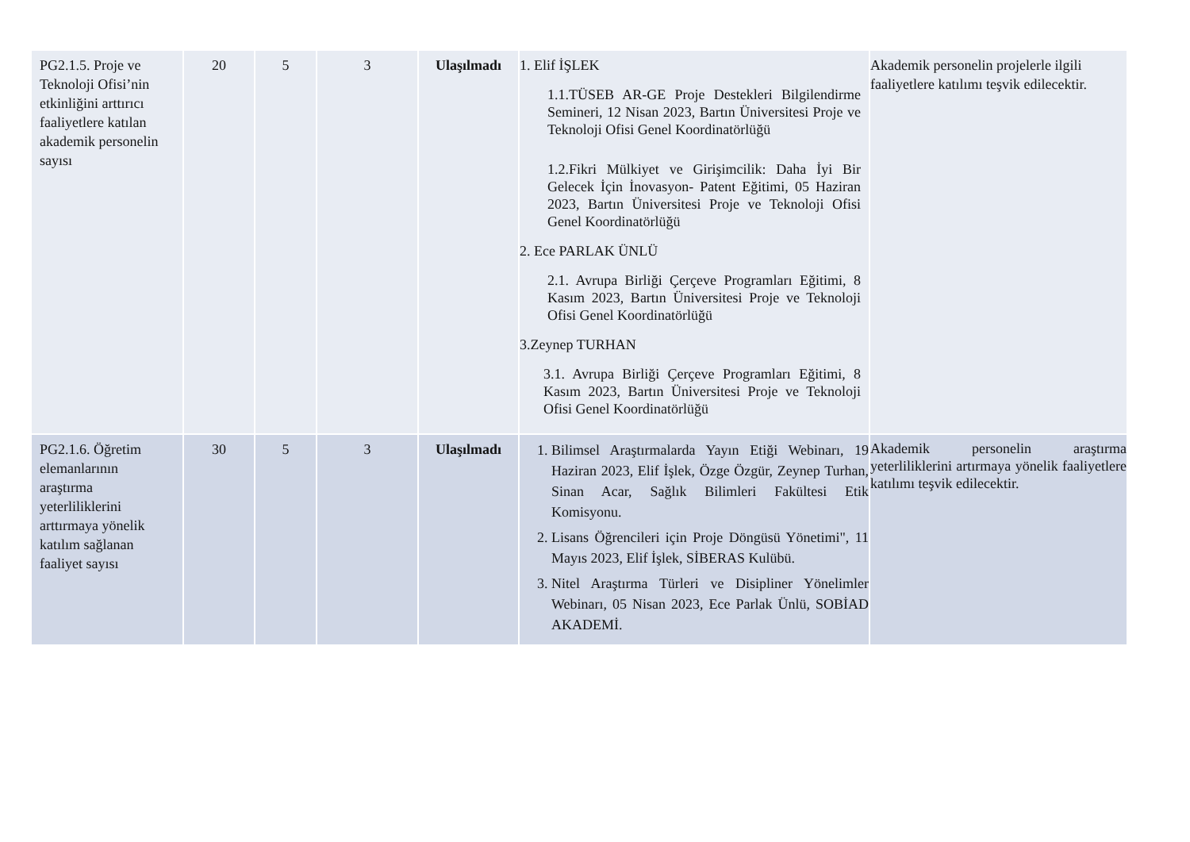| PG2.1.5. Proje ve Teknoloji Ofisi’nin etkinliğini arttırıcı faaliyetlere katılan akademik personelin sayısı | 20 | 5 | 3 | Ulaşılmadı | 1. Elif İŞLEK 1.1.TÜSEB AR-GE Proje Destekleri Bilgilendirme Semineri, 12 Nisan 2023, Bartın Üniversitesi Proje ve Teknoloji Ofisi Genel Koordinatörlüğü 1.2.Fikri Mülkiyet ve Girişimcilik: Daha İyi Bir Gelecek İçin İnovasyon- Patent Eğitimi, 05 Haziran 2023, Bartın Üniversitesi Proje ve Teknoloji Ofisi Genel Koordinatörlüğü 2. Ece PARLAK ÜNLÜ 2.1. Avrupa Birliği Çerçeve Programları Eğitimi, 8 Kasım 2023, Bartın Üniversitesi Proje ve Teknoloji Ofisi Genel Koordinatörlüğü 3.Zeynep TURHAN 3.1. Avrupa Birliği Çerçeve Programları Eğitimi, 8 Kasım 2023, Bartın Üniversitesi Proje ve Teknoloji Ofisi Genel Koordinatörlüğü | Akademik personelin projelerle ilgili faaliyetlere katılımı teşvik edilecektir. |
| PG2.1.6. Öğretim elemanlarının araştırma yeterliliklerini arttırmaya yönelik katılım sağlanan faaliyet sayısı | 30 | 5 | 3 | Ulaşılmadı | 1. Bilimsel Araştırmalarda Yayın Etiği Webinarı, 19 Haziran 2023, Elif İşlek, Özge Özgür, Zeynep Turhan, Sinan Acar, Sağlık Bilimleri Fakültesi Etik Komisyonu. 2. Lisans Öğrencileri için Proje Döngüsü Yönetimi", 11 Mayıs 2023, Elif İşlek, SİBERAS Kulübü. 3. Nitel Araştırma Türleri ve Disipliner Yönelimler Webinarı, 05 Nisan 2023, Ece Parlak Ünlü, SOBİAD AKADEMİ. | Akademik personelin araştırma yeterliliklerini artırmaya yönelik faaliyetlere katılımı teşvik edilecektir. |